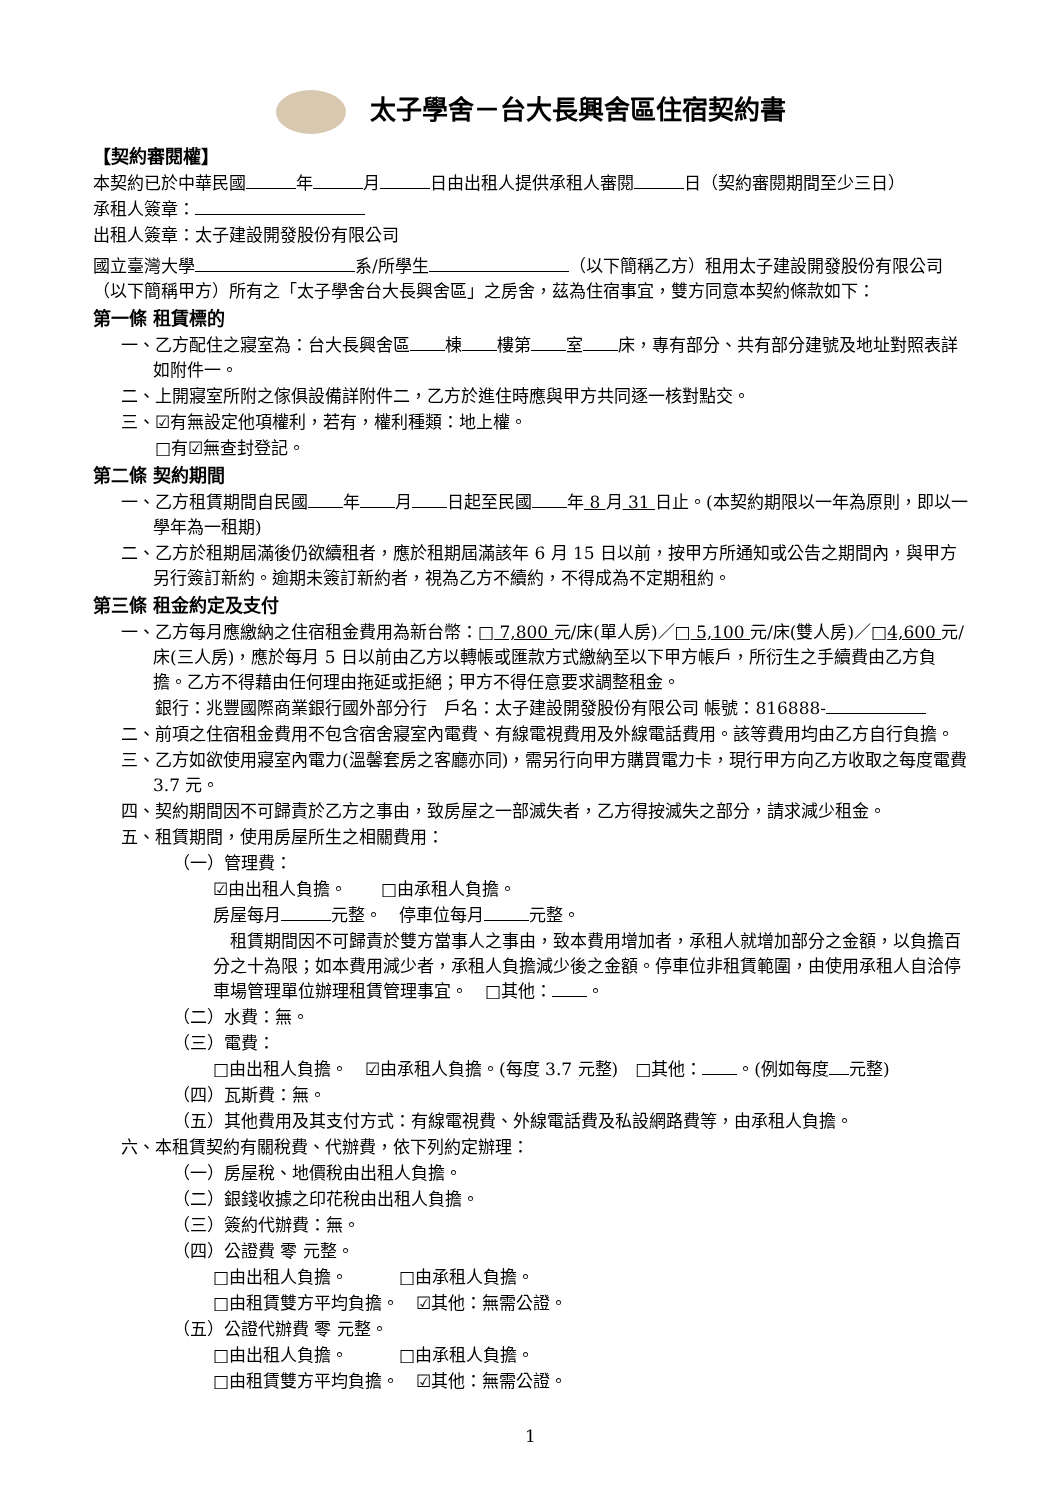太子學舍－台大長興舍區住宿契約書
【契約審閱權】
本契約已於中華民國 年 月 日由出租人提供承租人審閱 日（契約審閱期間至少三日）
承租人簽章：
出租人簽章：太子建設開發股份有限公司
國立臺灣大學 系/所學生 （以下簡稱乙方）租用太子建設開發股份有限公司（以下簡稱甲方）所有之「太子學舍台大長興舍區」之房舍，茲為住宿事宜，雙方同意本契約條款如下：
第一條 租賃標的
一、乙方配住之寢室為：台大長興舍區 棟 樓第 室 床，專有部分、共有部分建號及地址對照表詳如附件一。
二、上開寢室所附之傢俱設備詳附件二，乙方於進住時應與甲方共同逐一核對點交。
三、☑有無設定他項權利，若有，權利種類：地上權。
　　□有☑無查封登記。
第二條 契約期間
一、乙方租賃期間自民國 年 月 日起至民國 年 8 月 31 日止。(本契約期限以一年為原則，即以一學年為一租期)
二、乙方於租期屆滿後仍欲續租者，應於租期屆滿該年 6 月 15 日以前，按甲方所通知或公告之期間內，與甲方另行簽訂新約。逾期未簽訂新約者，視為乙方不續約，不得成為不定期租約。
第三條 租金約定及支付
一、乙方每月應繳納之住宿租金費用為新台幣：□ 7,800 元/床(單人房)／□ 5,100 元/床(雙人房)／□4,600 元/床(三人房)，應於每月 5 日以前由乙方以轉帳或匯款方式繳納至以下甲方帳戶，所衍生之手續費由乙方負擔。乙方不得藉由任何理由拖延或拒絕；甲方不得任意要求調整租金。
　　銀行：兆豐國際商業銀行國外部分行　戶名：太子建設開發股份有限公司 帳號：816888-
二、前項之住宿租金費用不包含宿舍寢室內電費、有線電視費用及外線電話費用。該等費用均由乙方自行負擔。
三、乙方如欲使用寢室內電力(溫馨套房之客廳亦同)，需另行向甲方購買電力卡，現行甲方向乙方收取之每度電費 3.7 元。
四、契約期間因不可歸責於乙方之事由，致房屋之一部滅失者，乙方得按滅失之部分，請求減少租金。
五、租賃期間，使用房屋所生之相關費用：
（一）管理費：
☑由出租人負擔。　　□由承租人負擔。
房屋每月 元整。　停車位每月 元整。
　租賃期間因不可歸責於雙方當事人之事由，致本費用增加者，承租人就增加部分之金額，以負擔百分之十為限；如本費用減少者，承租人負擔減少後之金額。停車位非租賃範圍，由使用承租人自洽停車場管理單位辦理租賃管理事宜。　□其他： 。
（二）水費：無。
（三）電費：
□由出租人負擔。　☑由承租人負擔。(每度 3.7 元整)　□其他： 。(例如每度 元整)
（四）瓦斯費：無。
（五）其他費用及其支付方式：有線電視費、外線電話費及私設網路費等，由承租人負擔。
六、本租賃契約有關稅費、代辦費，依下列約定辦理：
（一）房屋稅、地價稅由出租人負擔。
（二）銀錢收據之印花稅由出租人負擔。
（三）簽約代辦費：無。
（四）公證費 零 元整。
□由出租人負擔。　　　□由承租人負擔。
□由租賃雙方平均負擔。　☑其他：無需公證。
（五）公證代辦費 零 元整。
□由出租人負擔。　　　□由承租人負擔。
□由租賃雙方平均負擔。　☑其他：無需公證。
1